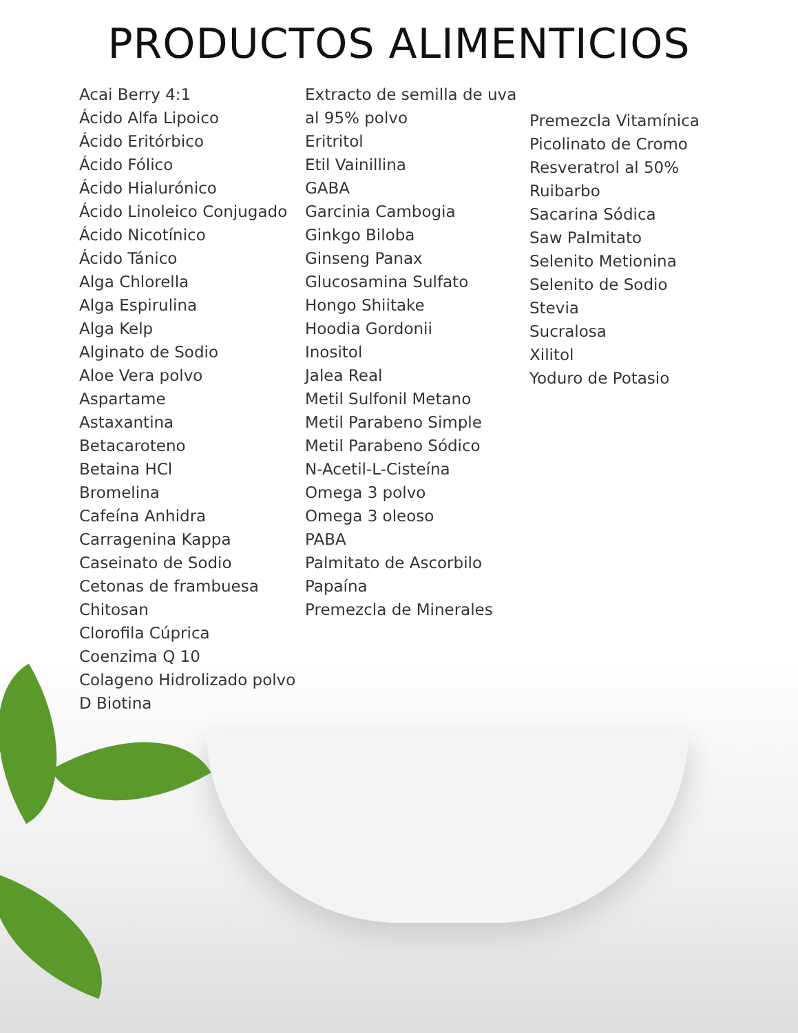PRODUCTOS ALIMENTICIOS
Acai Berry 4:1
Ácido Alfa Lipoico
Ácido Eritórbico
Ácido Fólico
Ácido Hialurónico
Ácido Linoleico Conjugado
Ácido Nicotínico
Ácido Tánico
Alga Chlorella
Alga Espirulina
Alga Kelp
Alginato de Sodio
Aloe Vera polvo
Aspartame
Astaxantina
Betacaroteno
Betaina HCl
Bromelina
Cafeína Anhidra
Carragenina Kappa
Caseinato de Sodio
Cetonas de frambuesa
Chitosan
Clorofila Cúprica
Coenzima Q 10
Colageno Hidrolizado polvo
D Biotina
Extracto de semilla de uva al 95% polvo
Eritritol
Etil Vainillina
GABA
Garcinia Cambogia
Ginkgo Biloba
Ginseng Panax
Glucosamina Sulfato
Hongo Shiitake
Hoodia Gordonii
Inositol
Jalea Real
Metil Sulfonil Metano
Metil Parabeno Simple
Metil Parabeno Sódico
N-Acetil-L-Cisteína
Omega 3 polvo
Omega 3 oleoso
PABA
Palmitato de Ascorbilo
Papaína
Premezcla de Minerales
Premezcla Vitamínica
Picolinato de Cromo
Resveratrol al 50%
Ruibarbo
Sacarina Sódica
Saw Palmitato
Selenito Metionina
Selenito de Sodio
Stevia
Sucralosa
Xilitol
Yoduro de Potasio